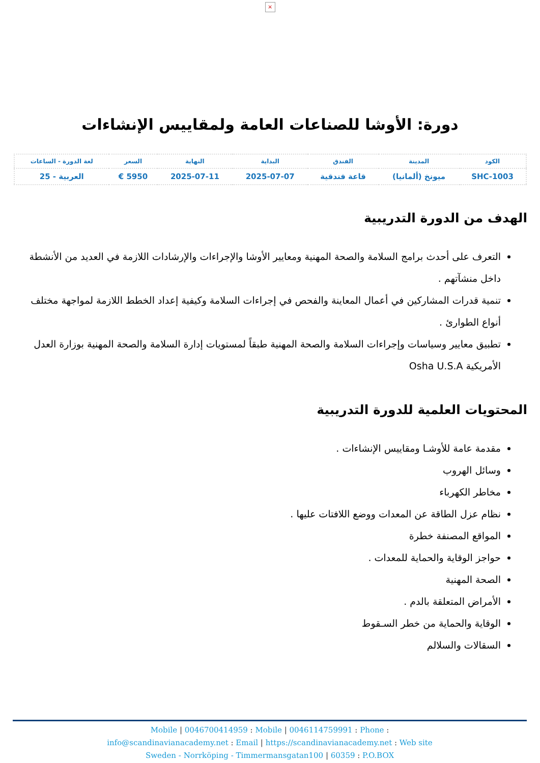×
دورة: الأوشا للصناعات العامة ولمقاييس الإنشاءات
| الكود | المدينة | الفندق | البداية | النهاية | السعر | لغة الدورة - الساعات |
| --- | --- | --- | --- | --- | --- | --- |
| SHC-1003 | ميونخ (ألمانيا) | قاعة فندقية | 2025-07-07 | 2025-07-11 | 5950 € | العربية - 25 |
الهدف من الدورة التدريبية
التعرف على أحدث برامج السلامة والصحة المهنية ومعايير الأوشا والإجراءات والإرشادات اللازمة في العديد من الأنشطة داخل منشآتهم .
تنمية قدرات المشاركين في أعمال المعاينة والفحص في إجراءات السلامة وكيفية إعداد الخطط اللازمة لمواجهة مختلف أنواع الطوارئ .
تطبيق معايير وسياسات وإجراءات السلامة والصحة المهنية طبقاً لمستويات إدارة السلامة والصحة المهنية بوزارة العدل الأمريكية Osha U.S.A
المحتويات العلمية للدورة التدريبية
مقدمة عامة للأوشـا ومقاييس الإنشاءات .
وسائل الهروب
مخاطر الكهرباء
نظام عزل الطاقة عن المعدات ووضع اللافتات عليها .
المواقع المصنفة خطرة
حواجز الوقاية والحماية للمعدات .
الصحة المهنية
الأمراض المتعلقة بالدم .
الوقاية والحماية من خطر السـقوط
السقالات والسلالم
Mobile | 0046700414959 : Mobile | 0046114759991 : Phone :
info@scandinavianacademy.net : Email | https://scandinavianacademy.net : Web site
Sweden - Norrköping - Timmermansgatan100 | 60359 : P.O.BOX